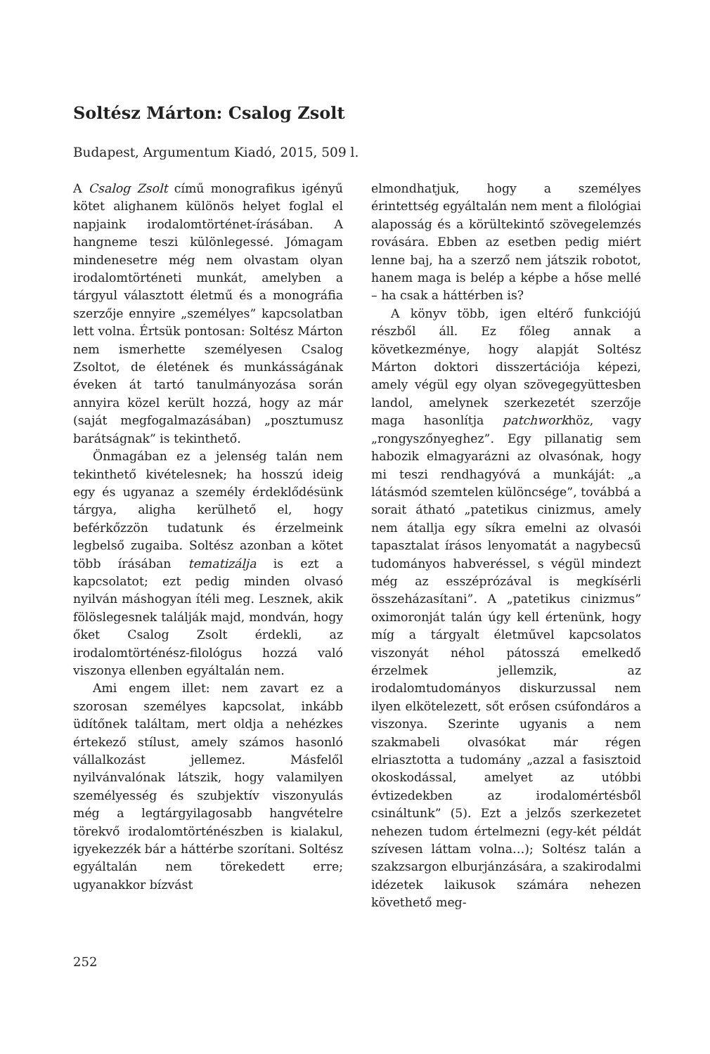Soltész Márton: Csalog Zsolt
Budapest, Argumentum Kiadó, 2015, 509 l.
A Csalog Zsolt című monografikus igényű kötet alighanem különös helyet foglal el napjaink irodalomtörténet-írásában. A hangneme teszi különlegessé. Jómagam mindenesetre még nem olvastam olyan irodalomtörténeti munkát, amelyben a tárgyul választott életmű és a monográfia szerzője ennyire „személyes” kapcsolatban lett volna. Értsük pontosan: Soltész Márton nem ismerhette személyesen Csalog Zsoltot, de életének és munkásságának éveken át tartó tanulmányozása során annyira közel került hozzá, hogy az már (saját megfogalmazásában) „posztumusz barátságnak” is tekinthető.
Önmagában ez a jelenség talán nem tekinthető kivételesnek; ha hosszú ideig egy és ugyanaz a személy érdeklődésünk tárgya, aligha kerülhető el, hogy beférkőzzön tudatunk és érzelmeink legbelső zugaiba. Soltész azonban a kötet több írásában tematizálja is ezt a kapcsolatot; ezt pedig minden olvasó nyilván máshogyan ítéli meg. Lesznek, akik fölöslegesnek találják majd, mondván, hogy őket Csalog Zsolt érdekli, az irodalomtörténész-filológus hozzá való viszonya ellenben egyáltalán nem.
Ami engem illet: nem zavart ez a szorosan személyes kapcsolat, inkább üdítőnek találtam, mert oldja a nehézkes értekező stílust, amely számos hasonló vállalkozást jellemez. Másfelől nyilvánvalónak látszik, hogy valamilyen személyesség és szubjektív viszonyulás még a legtárgyilagosabb hangvételre törekvő irodalomtörténészben is kialakul, igyekezzék bár a háttérbe szorítani. Soltész egyáltalán nem törekedett erre; ugyanakkor bízvást
elmondhatjuk, hogy a személyes érintettség egyáltalán nem ment a filológiai alaposság és a körültekintő szövegelemzés rovására. Ebben az esetben pedig miért lenne baj, ha a szerző nem játszik robotot, hanem maga is belép a képbe a hőse mellé – ha csak a háttérben is?
A könyv több, igen eltérő funkciójú részből áll. Ez főleg annak a következménye, hogy alapját Soltész Márton doktori disszertációja képezi, amely végül egy olyan szövegegyüttesben landol, amelynek szerkezetét szerzője maga hasonlítja patchworkhöz, vagy „rongyszőnyeghez”. Egy pillanatig sem habozik elmagyarázni az olvasónak, hogy mi teszi rendhagyóvá a munkáját: „a látásmód szemtelen különcsége”, továbbá a sorait átható „patetikus cinizmus, amely nem átallja egy síkra emelni az olvasói tapasztalat írásos lenyomatát a nagybecsű tudományos habveréssel, s végül mindezt még az esszéprózával is megkísérli összeházasítani”. A „patetikus cinizmus” oximoronját talán úgy kell értenünk, hogy míg a tárgyalt életművel kapcsolatos viszonyát néhol pátosszá emelkedő érzelmek jellemzik, az irodalomtudományos diskurzussal nem ilyen elkötelezett, sőt erősen csúfondáros a viszonya. Szerinte ugyanis a nem szakmabeli olvasókat már régen elriasztotta a tudomány „azzal a fasisztoid okoskodással, amelyet az utóbbi évtizedekben az irodalomértésből csináltunk” (5). Ezt a jelzős szerkezetet nehezen tudom értelmezni (egy-két példát szívesen láttam volna…); Soltész talán a szakzsargon elburjánzására, a szakirodalmi idézetek laikusok számára nehezen követhető meg-
252